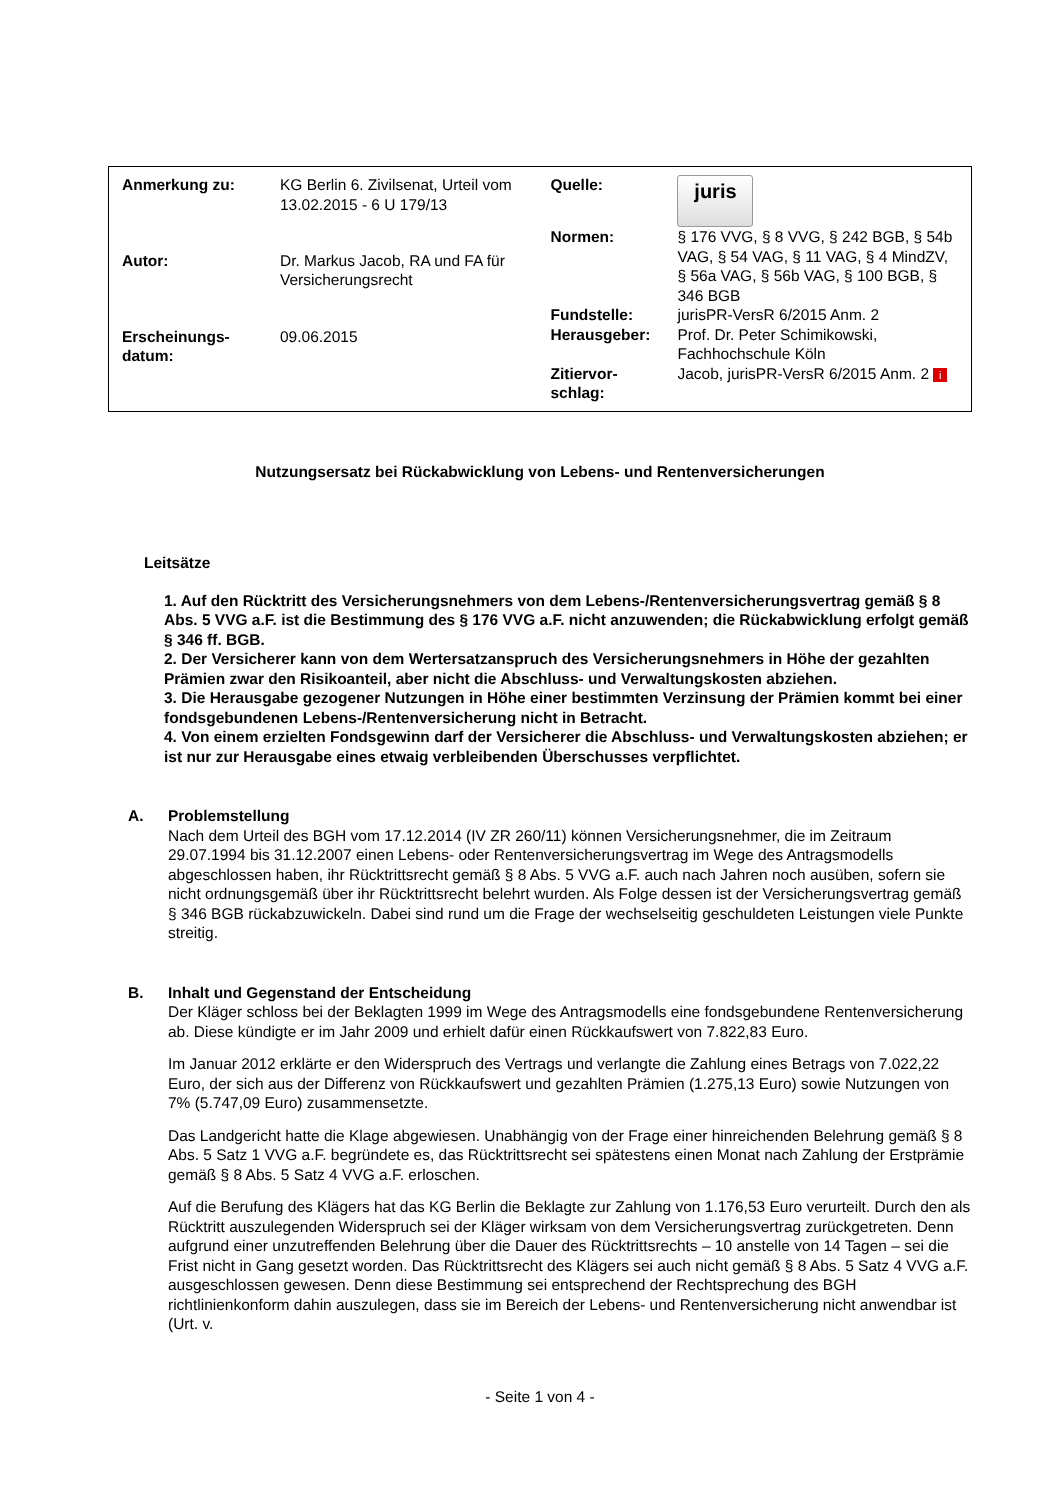| Anmerkung zu: | KG Berlin 6. Zivilsenat, Urteil vom 13.02.2015 - 6 U 179/13 |
| Autor: | Dr. Markus Jacob, RA und FA für Versicherungsrecht |
| Erscheinungs- datum: | 09.06.2015 |
| Quelle: | juris |
| Normen: | § 176 VVG, § 8 VVG, § 242 BGB, § 54b VAG, § 54 VAG, § 11 VAG, § 4 MindZV, § 56a VAG, § 56b VAG, § 100 BGB, § 346 BGB |
| Fundstelle: | jurisPR-VersR 6/2015 Anm. 2 |
| Herausgeber: | Prof. Dr. Peter Schimikowski, Fachhochschule Köln |
| Zitiervor- schlag: | Jacob, jurisPR-VersR 6/2015 Anm. 2 i |
Nutzungsersatz bei Rückabwicklung von Lebens- und Rentenversicherungen
Leitsätze
1. Auf den Rücktritt des Versicherungsnehmers von dem Lebens-/Rentenversicherungsvertrag gemäß § 8 Abs. 5 VVG a.F. ist die Bestimmung des § 176 VVG a.F. nicht anzuwenden; die Rückabwicklung erfolgt gemäß § 346 ff. BGB.
2. Der Versicherer kann von dem Wertersatzanspruch des Versicherungsnehmers in Höhe der gezahlten Prämien zwar den Risikoanteil, aber nicht die Abschluss- und Verwaltungskosten abziehen.
3. Die Herausgabe gezogener Nutzungen in Höhe einer bestimmten Verzinsung der Prämien kommt bei einer fondsgebundenen Lebens-/Rentenversicherung nicht in Betracht.
4. Von einem erzielten Fondsgewinn darf der Versicherer die Abschluss- und Verwaltungskosten abziehen; er ist nur zur Herausgabe eines etwaig verbleibenden Überschusses verpflichtet.
A. Problemstellung
Nach dem Urteil des BGH vom 17.12.2014 (IV ZR 260/11) können Versicherungsnehmer, die im Zeitraum 29.07.1994 bis 31.12.2007 einen Lebens- oder Rentenversicherungsvertrag im Wege des Antragsmodells abgeschlossen haben, ihr Rücktrittsrecht gemäß § 8 Abs. 5 VVG a.F. auch nach Jahren noch ausüben, sofern sie nicht ordnungsgemäß über ihr Rücktrittsrecht belehrt wurden. Als Folge dessen ist der Versicherungsvertrag gemäß § 346 BGB rückabzuwickeln. Dabei sind rund um die Frage der wechselseitig geschuldeten Leistungen viele Punkte streitig.
B. Inhalt und Gegenstand der Entscheidung
Der Kläger schloss bei der Beklagten 1999 im Wege des Antragsmodells eine fondsgebundene Rentenversicherung ab. Diese kündigte er im Jahr 2009 und erhielt dafür einen Rückkaufswert von 7.822,83 Euro.
Im Januar 2012 erklärte er den Widerspruch des Vertrags und verlangte die Zahlung eines Betrags von 7.022,22 Euro, der sich aus der Differenz von Rückkaufswert und gezahlten Prämien (1.275,13 Euro) sowie Nutzungen von 7% (5.747,09 Euro) zusammensetzte.
Das Landgericht hatte die Klage abgewiesen. Unabhängig von der Frage einer hinreichenden Belehrung gemäß § 8 Abs. 5 Satz 1 VVG a.F. begründete es, das Rücktrittsrecht sei spätestens einen Monat nach Zahlung der Erstprämie gemäß § 8 Abs. 5 Satz 4 VVG a.F. erloschen.
Auf die Berufung des Klägers hat das KG Berlin die Beklagte zur Zahlung von 1.176,53 Euro verurteilt. Durch den als Rücktritt auszulegenden Widerspruch sei der Kläger wirksam von dem Versicherungsvertrag zurückgetreten. Denn aufgrund einer unzutreffenden Belehrung über die Dauer des Rücktrittsrechts – 10 anstelle von 14 Tagen – sei die Frist nicht in Gang gesetzt worden. Das Rücktrittsrecht des Klägers sei auch nicht gemäß § 8 Abs. 5 Satz 4 VVG a.F. ausgeschlossen gewesen. Denn diese Bestimmung sei entsprechend der Rechtsprechung des BGH richtlinienkonform dahin auszulegen, dass sie im Bereich der Lebens- und Rentenversicherung nicht anwendbar ist (Urt. v.
- Seite 1 von 4 -